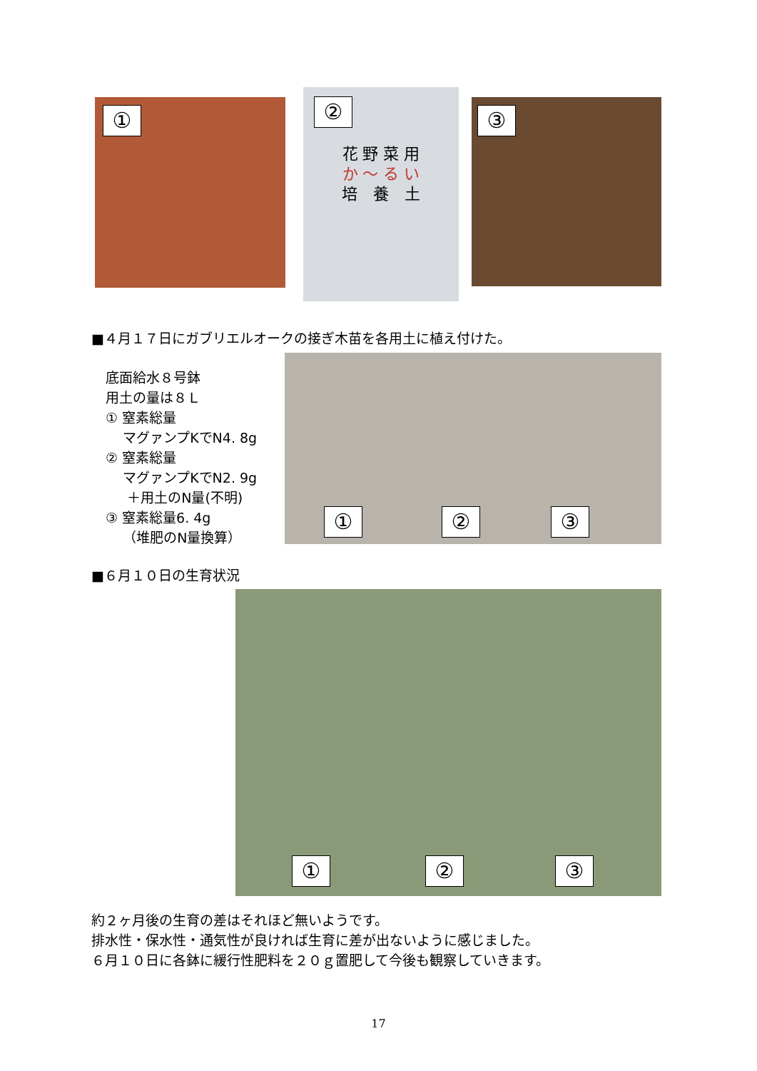①
②
花 野 菜 用
か ～ る い
培　養　土
③
■４月１７日にガブリエルオークの接ぎ木苗を各用土に植え付けた。
底面給水８号鉢
用土の量は８Ｌ
① 窒素総量
マグァンプKでN4. 8g
② 窒素総量
マグァンプKでN2. 9g
＋用土のN量(不明)
③ 窒素総量6. 4g
（堆肥のN量換算）
① ② ③
■６月１０日の生育状況
① ② ③
約２ヶ月後の生育の差はそれほど無いようです。
排水性・保水性・通気性が良ければ生育に差が出ないように感じました。
６月１０日に各鉢に緩行性肥料を２０ｇ置肥して今後も観察していきます。
17